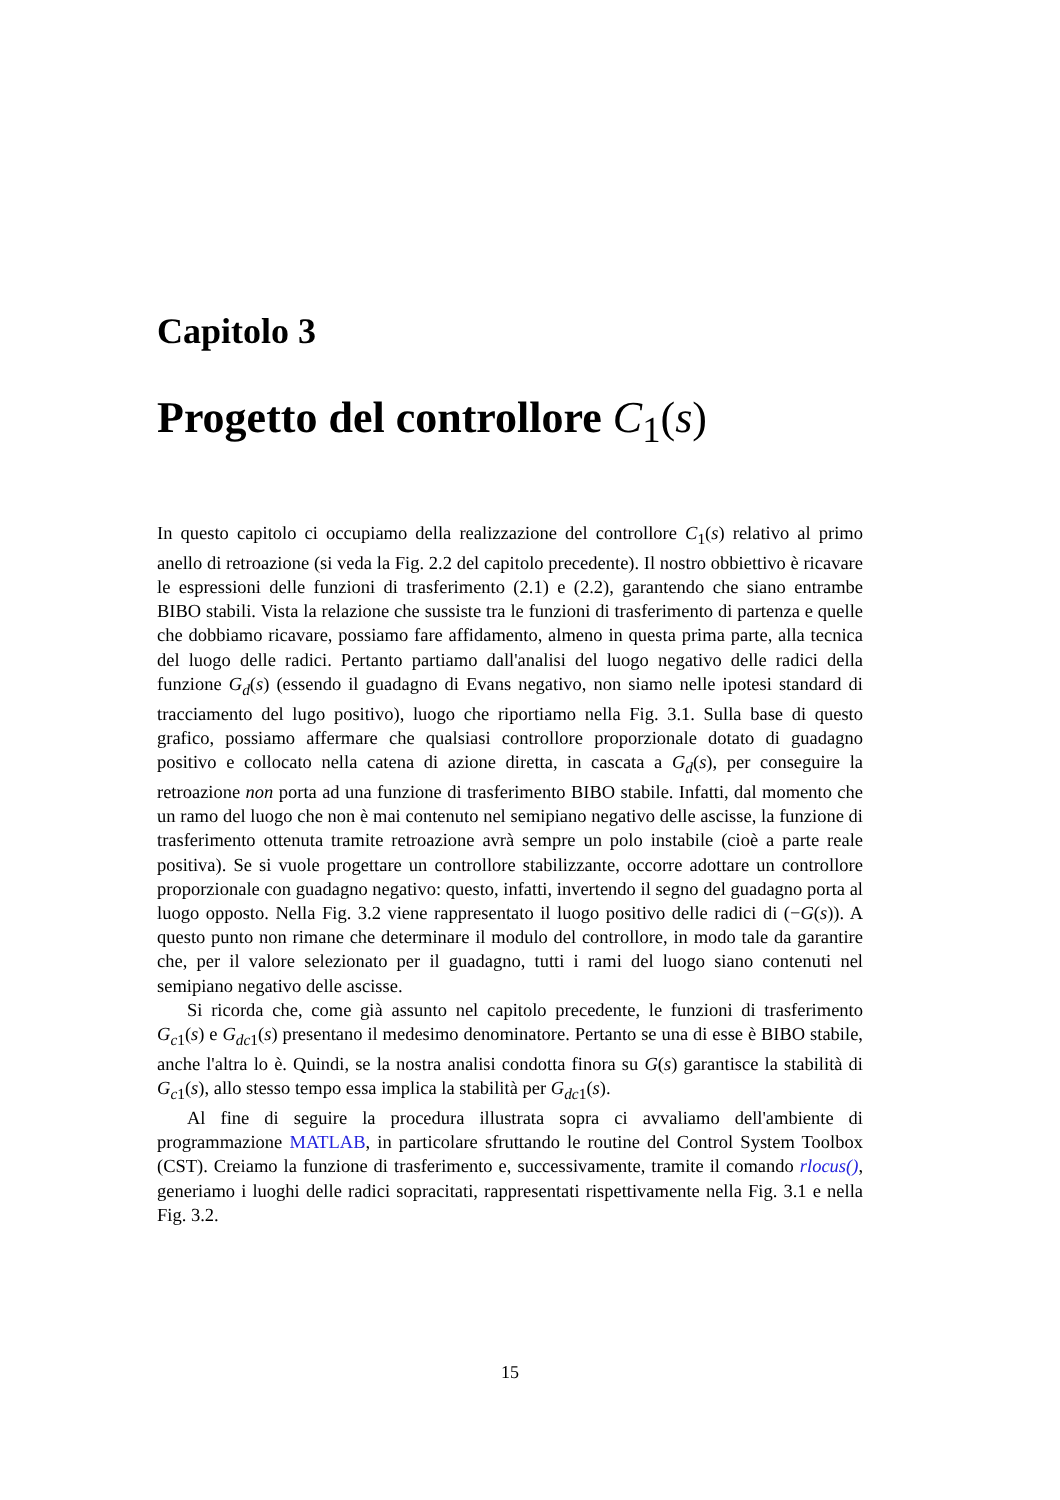Capitolo 3
Progetto del controllore C<sub>1</sub>(s)
In questo capitolo ci occupiamo della realizzazione del controllore C<sub>1</sub>(s) relativo al primo anello di retroazione (si veda la Fig. 2.2 del capitolo precedente). Il nostro obbiettivo è ricavare le espressioni delle funzioni di trasferimento (2.1) e (2.2), garantendo che siano entrambe BIBO stabili. Vista la relazione che sussiste tra le funzioni di trasferimento di partenza e quelle che dobbiamo ricavare, possiamo fare affidamento, almeno in questa prima parte, alla tecnica del luogo delle radici. Pertanto partiamo dall'analisi del luogo negativo delle radici della funzione G<sub>d</sub>(s) (essendo il guadagno di Evans negativo, non siamo nelle ipotesi standard di tracciamento del lugo positivo), luogo che riportiamo nella Fig. 3.1. Sulla base di questo grafico, possiamo affermare che qualsiasi controllore proporzionale dotato di guadagno positivo e collocato nella catena di azione diretta, in cascata a G<sub>d</sub>(s), per conseguire la retroazione non porta ad una funzione di trasferimento BIBO stabile. Infatti, dal momento che un ramo del luogo che non è mai contenuto nel semipiano negativo delle ascisse, la funzione di trasferimento ottenuta tramite retroazione avrà sempre un polo instabile (cioè a parte reale positiva). Se si vuole progettare un controllore stabilizzante, occorre adottare un controllore proporzionale con guadagno negativo: questo, infatti, invertendo il segno del guadagno porta al luogo opposto. Nella Fig. 3.2 viene rappresentato il luogo positivo delle radici di (−G(s)). A questo punto non rimane che determinare il modulo del controllore, in modo tale da garantire che, per il valore selezionato per il guadagno, tutti i rami del luogo siano contenuti nel semipiano negativo delle ascisse.
Si ricorda che, come già assunto nel capitolo precedente, le funzioni di trasferimento G<sub>c1</sub>(s) e G<sub>dc1</sub>(s) presentano il medesimo denominatore. Pertanto se una di esse è BIBO stabile, anche l'altra lo è. Quindi, se la nostra analisi condotta finora su G(s) garantisce la stabilità di G<sub>c1</sub>(s), allo stesso tempo essa implica la stabilità per G<sub>dc1</sub>(s).
Al fine di seguire la procedura illustrata sopra ci avvaliamo dell'ambiente di programmazione MATLAB, in particolare sfruttando le routine del Control System Toolbox (CST). Creiamo la funzione di trasferimento e, successivamente, tramite il comando rlocus(), generiamo i luoghi delle radici sopracitati, rappresentati rispettivamente nella Fig. 3.1 e nella Fig. 3.2.
15